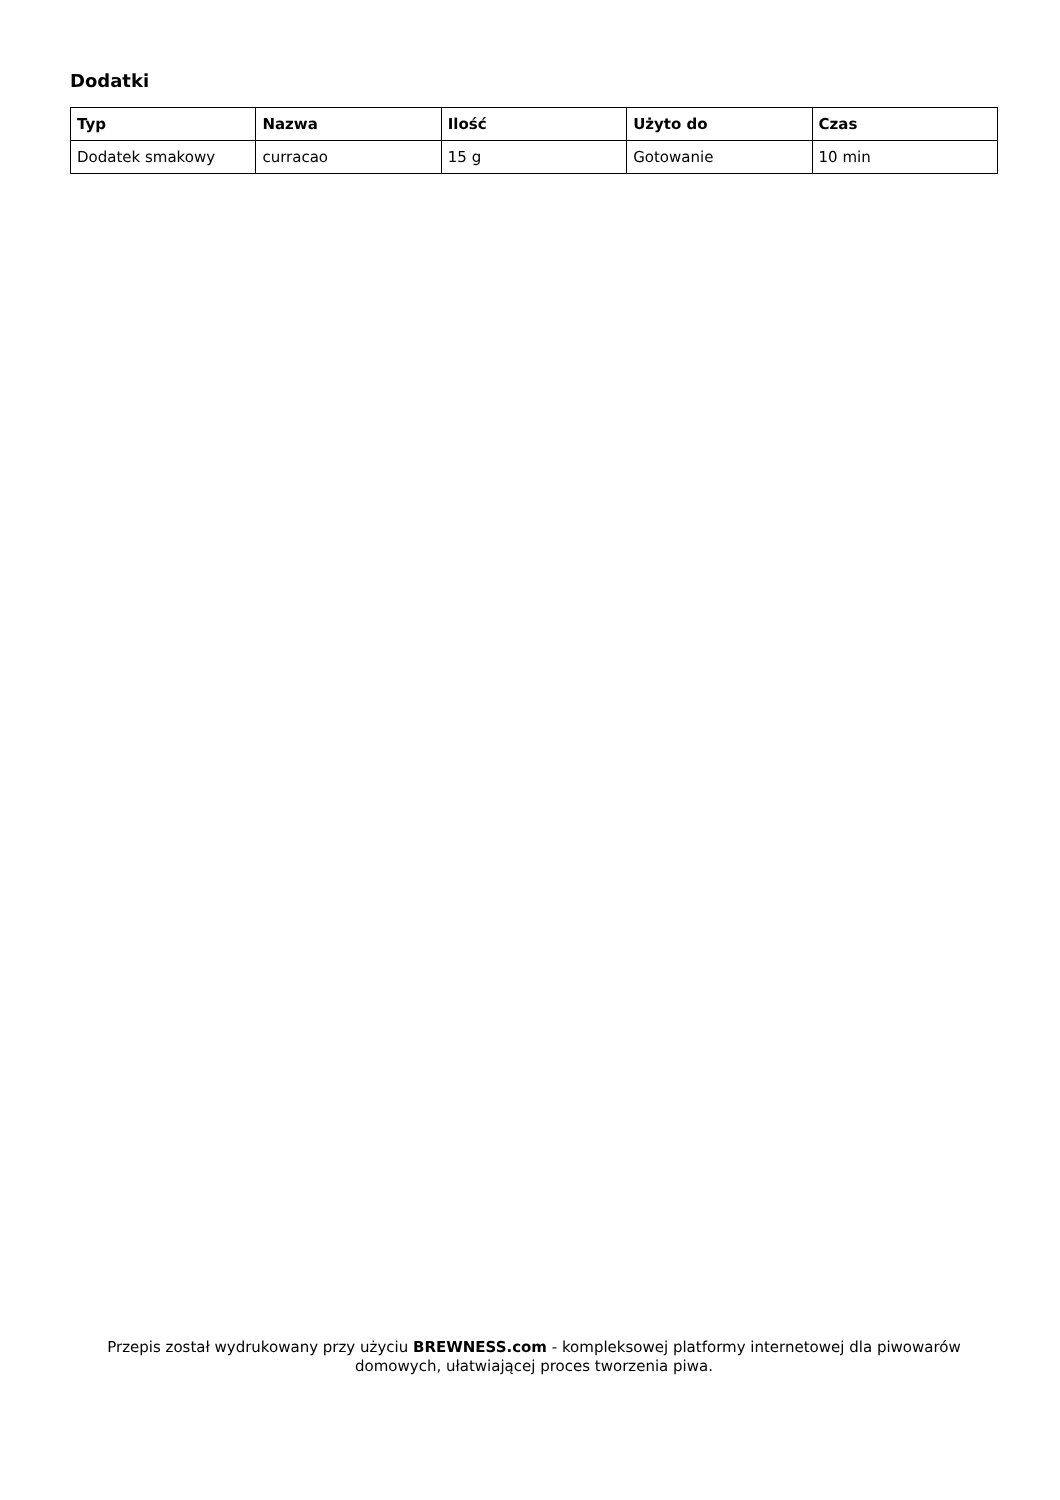Dodatki
| Typ | Nazwa | Ilość | Użyto do | Czas |
| --- | --- | --- | --- | --- |
| Dodatek smakowy | curracao | 15 g | Gotowanie | 10 min |
Przepis został wydrukowany przy użyciu BREWNESS.com - kompleksowej platformy internetowej dla piwowarów domowych, ułatwiającej proces tworzenia piwa.